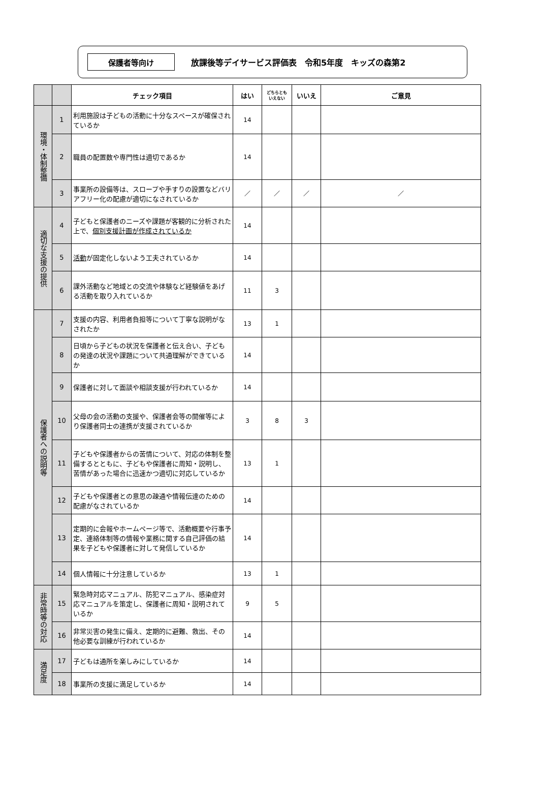保護者等向け
放課後等デイサービス評価表　令和5年度　キッズの森第2
| | | チェック項目 | はい | どちらとも いえない | いいえ | ご意見 |
| --- | --- | --- | --- | --- | --- | --- |
| 環境・体制整備 | 1 | 利用施設は子どもの活動に十分なスペースが確保されているか | 14 | | | |
| | 2 | 職員の配置数や専門性は適切であるか | 14 | | | |
| | 3 | 事業所の設備等は、スロープや手すりの設置などバリアフリー化の配慮が適切になされているか | ／ | ／ | ／ | ／ |
| 適切な支援の提供 | 4 | 子どもと保護者のニーズや課題が客観的に分析された上で、 個別支援計画が作成されているか | 14 | | | |
| | 5 | 活動 が固定化しないよう工夫されているか | 14 | | | |
| | 6 | 課外活動など地域との交流や体験など経験値をあげる活動を取り入れているか | 11 | 3 | | |
| 保護者への説明等 | 7 | 支援の内容、利用者負担等について丁寧な説明がなされたか | 13 | 1 | | |
| | 8 | 日頃から子どもの状況を保護者と伝え合い、子どもの発達の状況や課題について共通理解ができているか | 14 | | | |
| | 9 | 保護者に対して面談や相談支援が行われているか | 14 | | | |
| | 10 | 父母の会の活動の支援や、保護者会等の開催等により保護者同士の連携が支援されているか | 3 | 8 | 3 | |
| | 11 | 子どもや保護者からの苦情について、対応の体制を整備するとともに、子どもや保護者に周知・説明し、苦情があった場合に迅速かつ適切に対応しているか | 13 | 1 | | |
| | 12 | 子どもや保護者との意思の疎通や情報伝達のための配慮がなされているか | 14 | | | |
| | 13 | 定期的に会報やホームページ等で、活動概要や行事予定、連絡体制等の情報や業務に関する自己評価の結果を子どもや保護者に対して発信しているか | 14 | | | |
| | 14 | 個人情報に十分注意しているか | 13 | 1 | | |
| 非常時等の対応 | 15 | 緊急時対応マニュアル、防犯マニュアル、感染症対応マニュアルを策定し、保護者に周知・説明されているか | 9 | 5 | | |
| | 16 | 非常災害の発生に備え、定期的に避難、救出、その他必要な訓練が行われているか | 14 | | | |
| 満足度 | 17 | 子どもは通所を楽しみにしているか | 14 | | | |
| | 18 | 事業所の支援に満足しているか | 14 | | | |